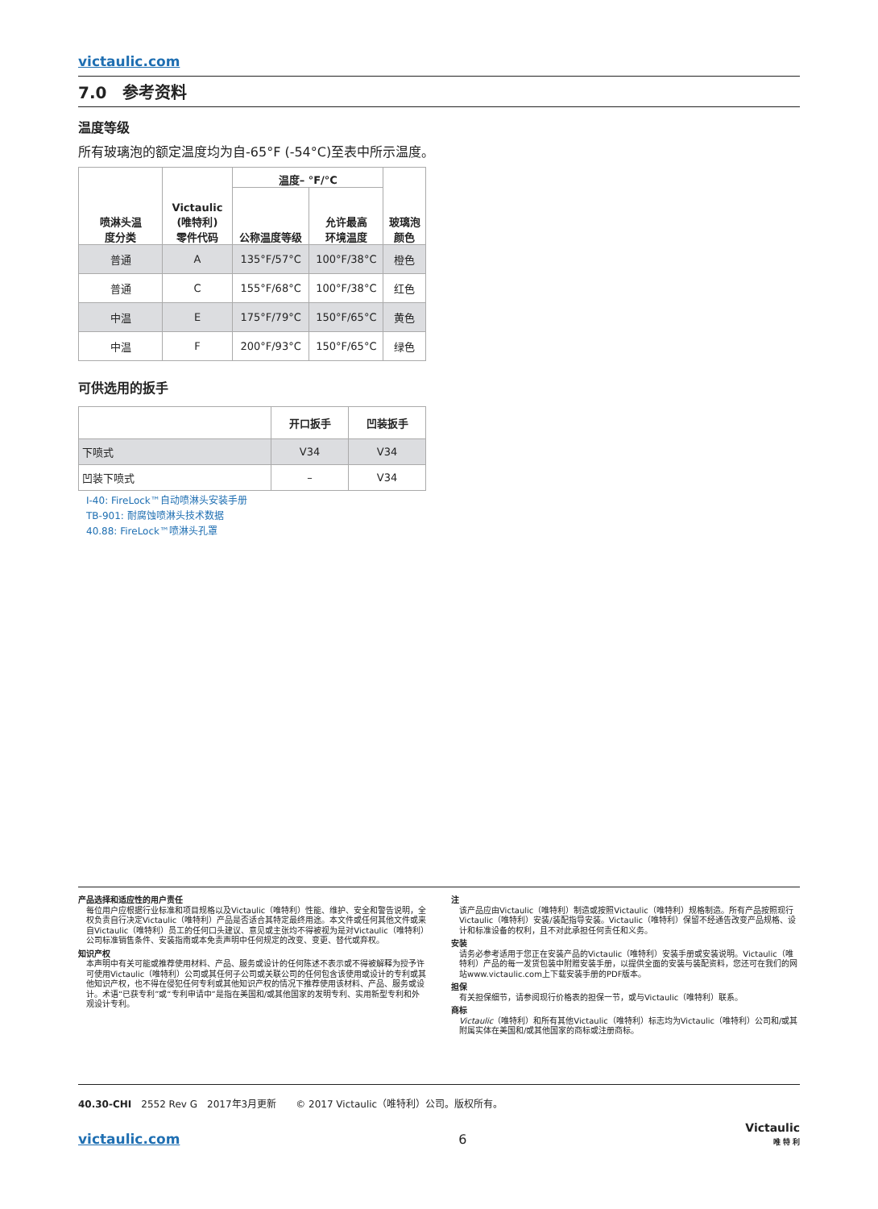victaulic.com
7.0　参考资料
温度等级
所有玻璃泡的额定温度均为自-65°F (-54°C)至表中所示温度。
| 喷淋头温 度分类 | Victaulic (唯特利) 零件代码 | 温度– °F/°C | | 玻璃泡 颜色 |
| --- | --- | --- | --- | --- |
| | | 公称温度等级 | 允许最高 环境温度 | |
| 普通 | A | 135°F/57°C | 100°F/38°C | 橙色 |
| 普通 | C | 155°F/68°C | 100°F/38°C | 红色 |
| 中温 | E | 175°F/79°C | 150°F/65°C | 黄色 |
| 中温 | F | 200°F/93°C | 150°F/65°C | 绿色 |
可供选用的扳手
| | 开口扳手 | 凹装扳手 |
| --- | --- | --- |
| 下喷式 | V34 | V34 |
| 凹装下喷式 | – | V34 |
I-40: FireLock™自动喷淋头安装手册
TB-901: 耐腐蚀喷淋头技术数据
40.88: FireLock™喷淋头孔罩
产品选择和适应性的用户责任
每位用户应根据行业标准和项目规格以及Victaulic（唯特利）性能、维护、安全和警告说明，全权负责自行决定Victaulic（唯特利）产品是否适合其特定最终用途。本文件或任何其他文件或来自Victaulic（唯特利）员工的任何口头建议、意见或主张均不得被视为是对Victaulic（唯特利）公司标准销售条件、安装指南或本免责声明中任何规定的改变、变更、替代或弃权。
知识产权
本声明中有关可能或推荐使用材料、产品、服务或设计的任何陈述不表示或不得被解释为授予许可使用Victaulic（唯特利）公司或其任何子公司或关联公司的任何包含该使用或设计的专利或其他知识产权，也不得在侵犯任何专利或其他知识产权的情况下推荐使用该材料、产品、服务或设计。术语“已获专利”或“专利申请中”是指在美国和/或其他国家的发明专利、实用新型专利和外观设计专利。
注
该产品应由Victaulic（唯特利）制造或按照Victaulic（唯特利）规格制造。所有产品按照现行Victaulic（唯特利）安装/装配指导安装。Victaulic（唯特利）保留不经通告改变产品规格、设计和标准设备的权利，且不对此承担任何责任和义务。
安装
请务必参考适用于您正在安装产品的Victaulic（唯特利）安装手册或安装说明。Victaulic（唯特利）产品的每一发货包装中附赠安装手册，以提供全面的安装与装配资料，您还可在我们的网站www.victaulic.com上下载安装手册的PDF版本。
担保
有关担保细节，请参阅现行价格表的担保一节，或与Victaulic（唯特利）联系。
商标
Victaulic（唯特利）和所有其他Victaulic（唯特利）标志均为Victaulic（唯特利）公司和/或其附属实体在美国和/或其他国家的商标或注册商标。
40.30-CHI　2552 Rev G　2017年3月更新　　© 2017 Victaulic（唯特利）公司。版权所有。
victaulic.com 6 Victaulic
唯 特 利